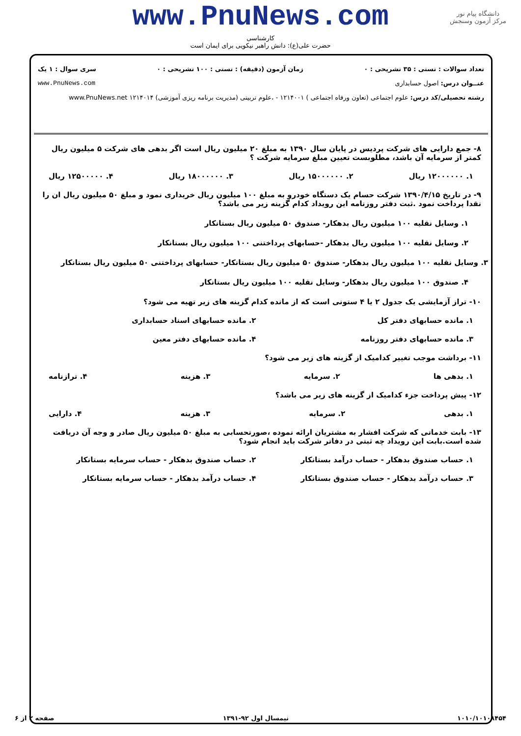دانشگاه پیام نور
مرکز آزمون وسنجش
www.PnuNews.com
کارشناسی
حضرت علی(ع): دانش راهبر نیکویی برای ایمان است
تعداد سوالات : تستی : ۳۵ تشریحی : ۰ زمان آزمون (دقیقه) : تستی : ۱۰۰ تشریحی : ۰ سری سوال : ۱ یک
عنــوان درس: اصول حسابداری www.PnuNews.com
رشته تحصیلی/کد درس: علوم اجتماعی (تعاون ورفاه اجتماعی ) ۱۲۱۴۰۰۱ - ،علوم تربیتی (مدیریت برنامه ریزی آموزشی) ۱۲۱۴۰۱۴ www.PnuNews.net
۸- جمع دارایی های شرکت پردیس در پایان سال ۱۳۹۰ به مبلغ ۲۰ میلیون ریال است اگر بدهی های شرکت ۵ میلیون ریال کمتر از سرمایه آن باشد، مطلوبست تعیین مبلغ سرمایه شرکت ؟
۱. ۱۲۰۰۰۰۰۰ ریال ۲. ۱۵۰۰۰۰۰۰ ریال ۳. ۱۸۰۰۰۰۰۰ ریال ۴. ۱۲۵۰۰۰۰۰ ریال
۹- در تاریخ ۱۳۹۰/۴/۱۵ شرکت حسام یک دستگاه خودرو به مبلغ ۱۰۰ میلیون ریال خریداری نمود و مبلغ ۵۰ میلیون ریال ان را نقدا پرداخت نمود .ثبت دفتر روزنامه این رویداد کدام گزینه زیر می باشد؟
۱. وسایل نقلیه ۱۰۰ میلیون ریال بدهکار- صندوق ۵۰ میلیون ریال بستانکار
۲. وسایل نقلیه ۱۰۰ میلیون ریال بدهکار -حسابهای پرداختنی ۱۰۰ میلیون ریال بستانکار
۳. وسایل نقلیه ۱۰۰ میلیون ریال بدهکار- صندوق ۵۰ میلیون ریال بستانکار- حسابهای پرداختنی ۵۰ میلیون ریال بستانکار
۴. صندوق ۱۰۰ میلیون ریال بدهکار- وسایل نقلیه ۱۰۰ میلیون ریال بستانکار
۱۰- تراز آزمایشی یک جدول ۲ یا ۴ ستونی است که از مانده کدام گزینه های زیر تهیه می شود؟
۱. مانده حسابهای دفتر کل ۲. مانده حسابهای اسناد حسابداری ۳. مانده حسابهای دفتر روزنامه ۴. مانده حسابهای دفتر معین
۱۱- برداشت موجب تغییر کدامیک از گزینه های زیر می شود؟
۱. بدهی ها ۲. سرمایه ۳. هزینه ۴. ترازنامه
۱۲- پیش پرداخت جزء کدامیک از گزینه های زیر می باشد؟
۱. بدهی ۲. سرمایه ۳. هزینه ۴. دارایی
۱۳- بابت خدماتی که شرکت افشار به مشتریان ارائه نموده ،صورتحسابی به مبلغ ۵۰ میلیون ریال صادر و وجه آن دریافت شده است.بابت این رویداد چه ثبتی در دفاتر شرکت باید انجام شود؟
۱. حساب صندوق بدهکار - حساب درآمد بستانکار ۲. حساب صندوق بدهکار - حساب سرمایه بستانکار ۳. حساب درآمد بدهکار - حساب صندوق بستانکار ۴. حساب درآمد بدهکار - حساب سرمایه بستانکار
۱۰۱۰/۱۰۱۰۸۴۵۴ نیمسال اول ۹۲-۱۳۹۱ صفحه ۲ از ۶